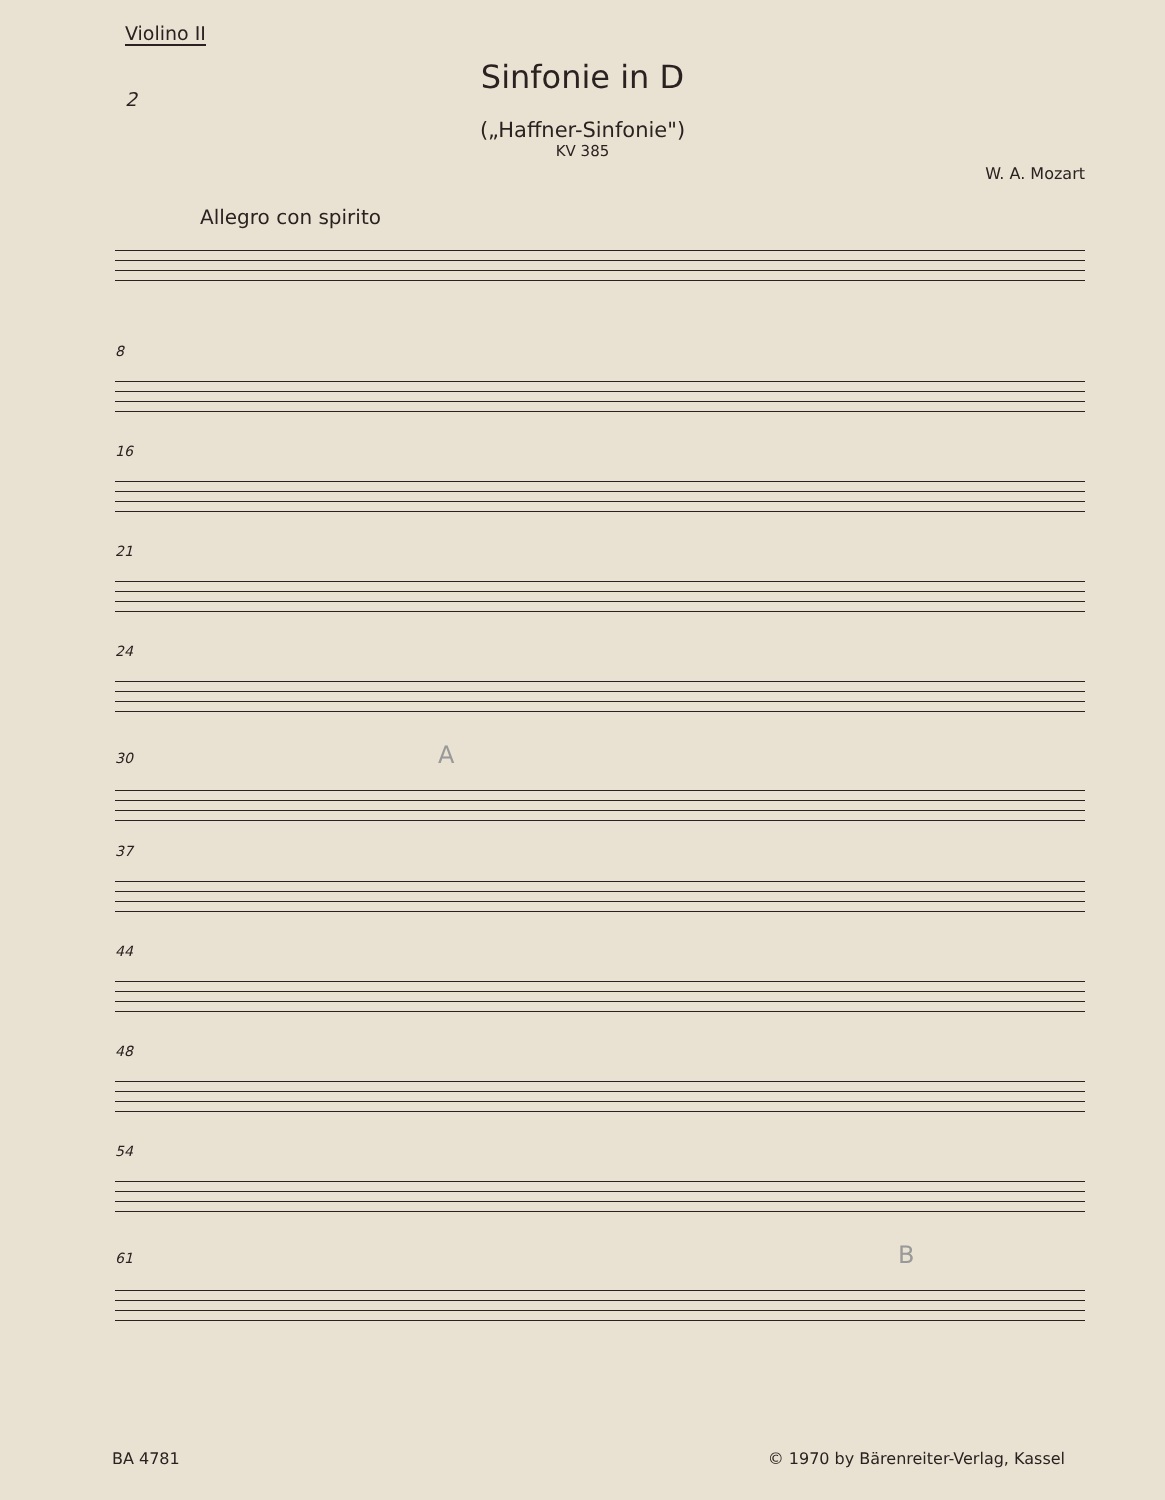Violino II
2
Sinfonie in D
(„Haffner-Sinfonie")
KV 385
W. A. Mozart
Allegro con spirito
8
16
21
24
30 A
37
44
48
54
61 B
BA 4781 © 1970 by Bärenreiter-Verlag, Kassel